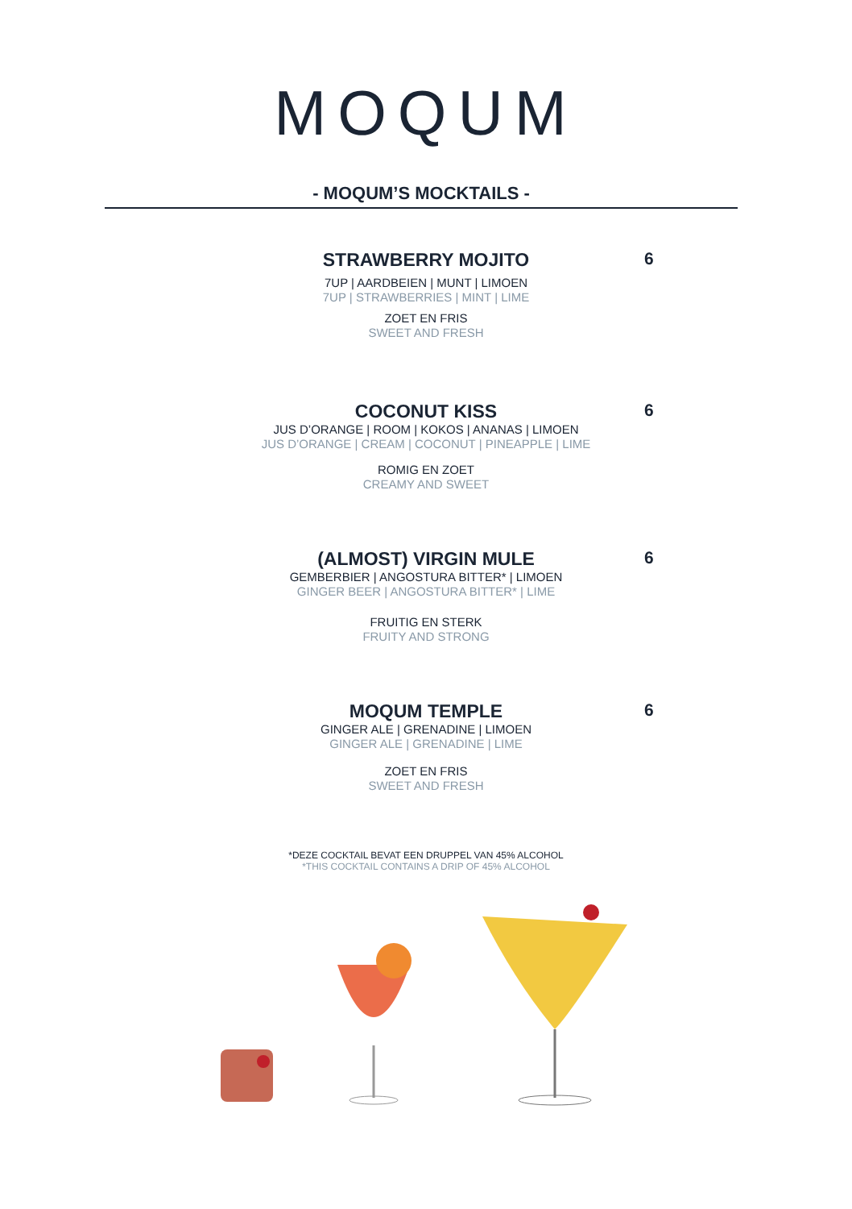MOQUM
- MOQUM’S MOCKTAILS -
6
STRAWBERRY MOJITO
7UP | AARDBEIEN | MUNT | LIMOEN
7UP | STRAWBERRIES | MINT | LIME
ZOET EN FRIS
SWEET AND FRESH
6
COCONUT KISS
JUS D’ORANGE | ROOM | KOKOS | ANANAS | LIMOEN
JUS D’ORANGE | CREAM | COCONUT | PINEAPPLE | LIME
ROMIG EN ZOET
CREAMY AND SWEET
6
(ALMOST) VIRGIN MULE
GEMBERBIER | ANGOSTURA BITTER* | LIMOEN
GINGER BEER | ANGOSTURA BITTER* | LIME
FRUITIG EN STERK
FRUITY AND STRONG
6
MOQUM TEMPLE
GINGER ALE | GRENADINE | LIMOEN
GINGER ALE | GRENADINE | LIME
ZOET EN FRIS
SWEET AND FRESH
*DEZE COCKTAIL BEVAT EEN DRUPPEL VAN 45% ALCOHOL
*THIS COCKTAIL CONTAINS A DRIP OF 45% ALCOHOL